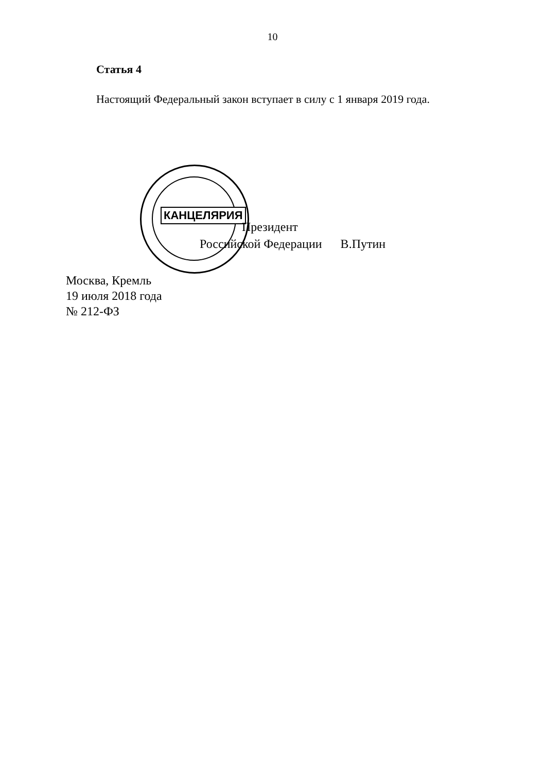КАНЦЕЛЯРИЯ
10
Статья 4
Настоящий Федеральный закон вступает в силу с 1 января 2019 года.
Президент
Российской Федерации В.Путин
Москва, Кремль
19 июля 2018 года
№ 212-ФЗ